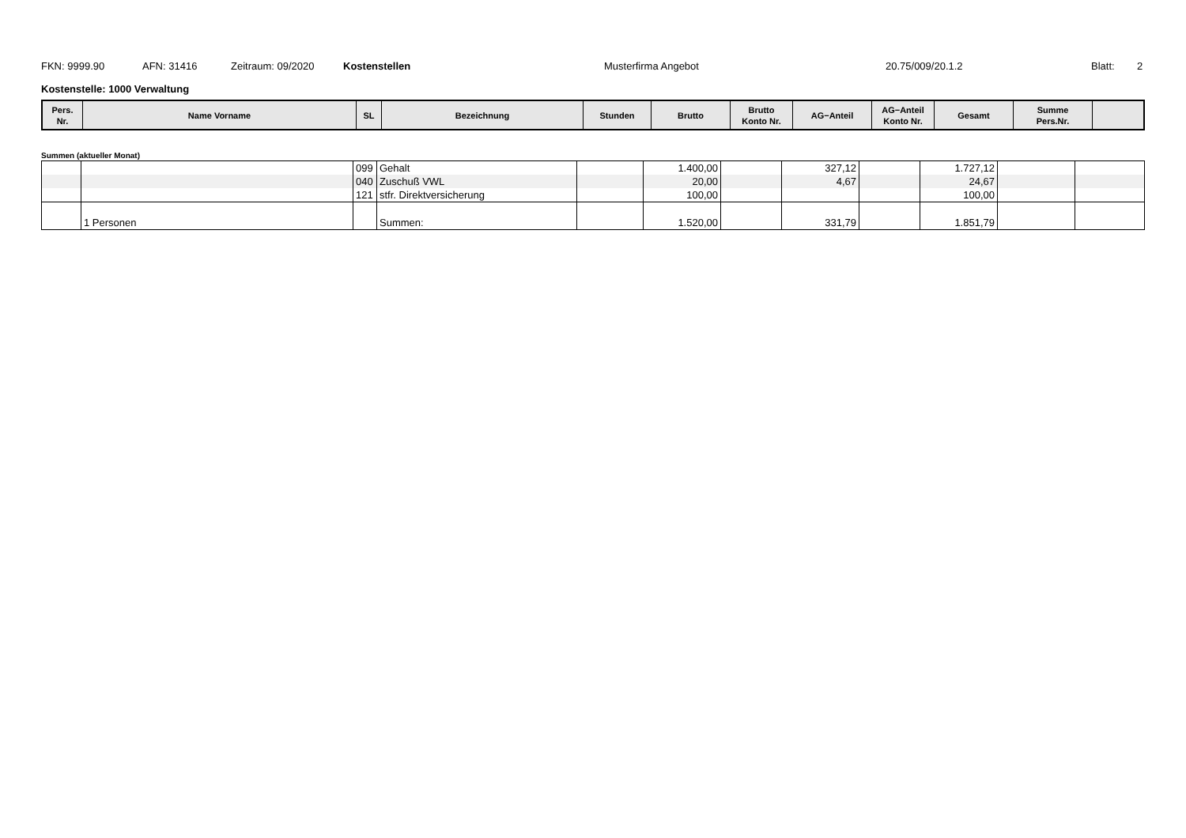FKN: 9999.90 AFN: 31416 Zeitraum: 09/2020 Kostenstellen Musterfirma Angebot 20.75/009/20.1.2 Blatt: 2
Kostenstelle: 1000 Verwaltung
| Pers. Nr. | Name Vorname | SL | Bezeichnung | Stunden | Brutto | Brutto Konto Nr. | AG−Anteil | AG−Anteil Konto Nr. | Gesamt | Summe Pers.Nr. | |
Summen (aktueller Monat)
| | | 099 | Gehalt | | 1.400,00 | | 327,12 | | 1.727,12 | | |
| | | 040 | Zuschuß VWL | | 20,00 | | 4,67 | | 24,67 | | |
| | | 121 | stfr. Direktversicherung | | 100,00 | | | | 100,00 | | |
| | 1 Personen | | Summen: | | 1.520,00 | | 331,79 | | 1.851,79 | | |